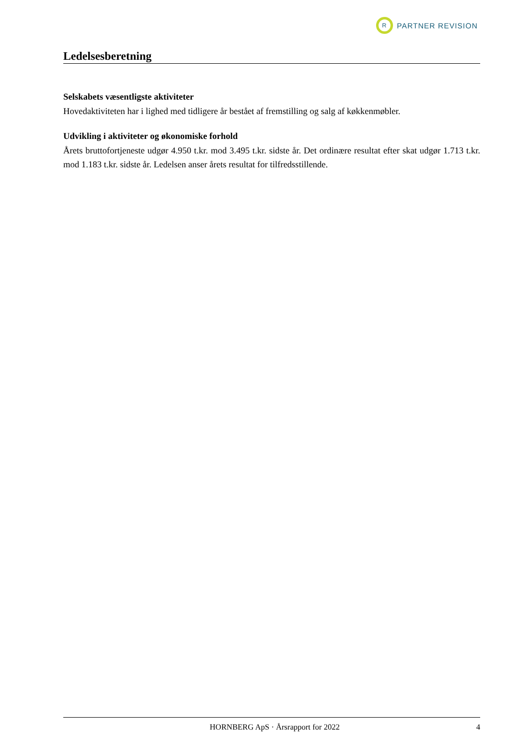R
PARTNER REVISION
Ledelsesberetning
Selskabets væsentligste aktiviteter
Hovedaktiviteten har i lighed med tidligere år bestået af fremstilling og salg af køkkenmøbler.
Udvikling i aktiviteter og økonomiske forhold
Årets bruttofortjeneste udgør 4.950 t.kr. mod 3.495 t.kr. sidste år. Det ordinære resultat efter skat udgør 1.713 t.kr. mod 1.183 t.kr. sidste år. Ledelsen anser årets resultat for tilfredsstillende.
HORNBERG ApS · Årsrapport for 2022 4